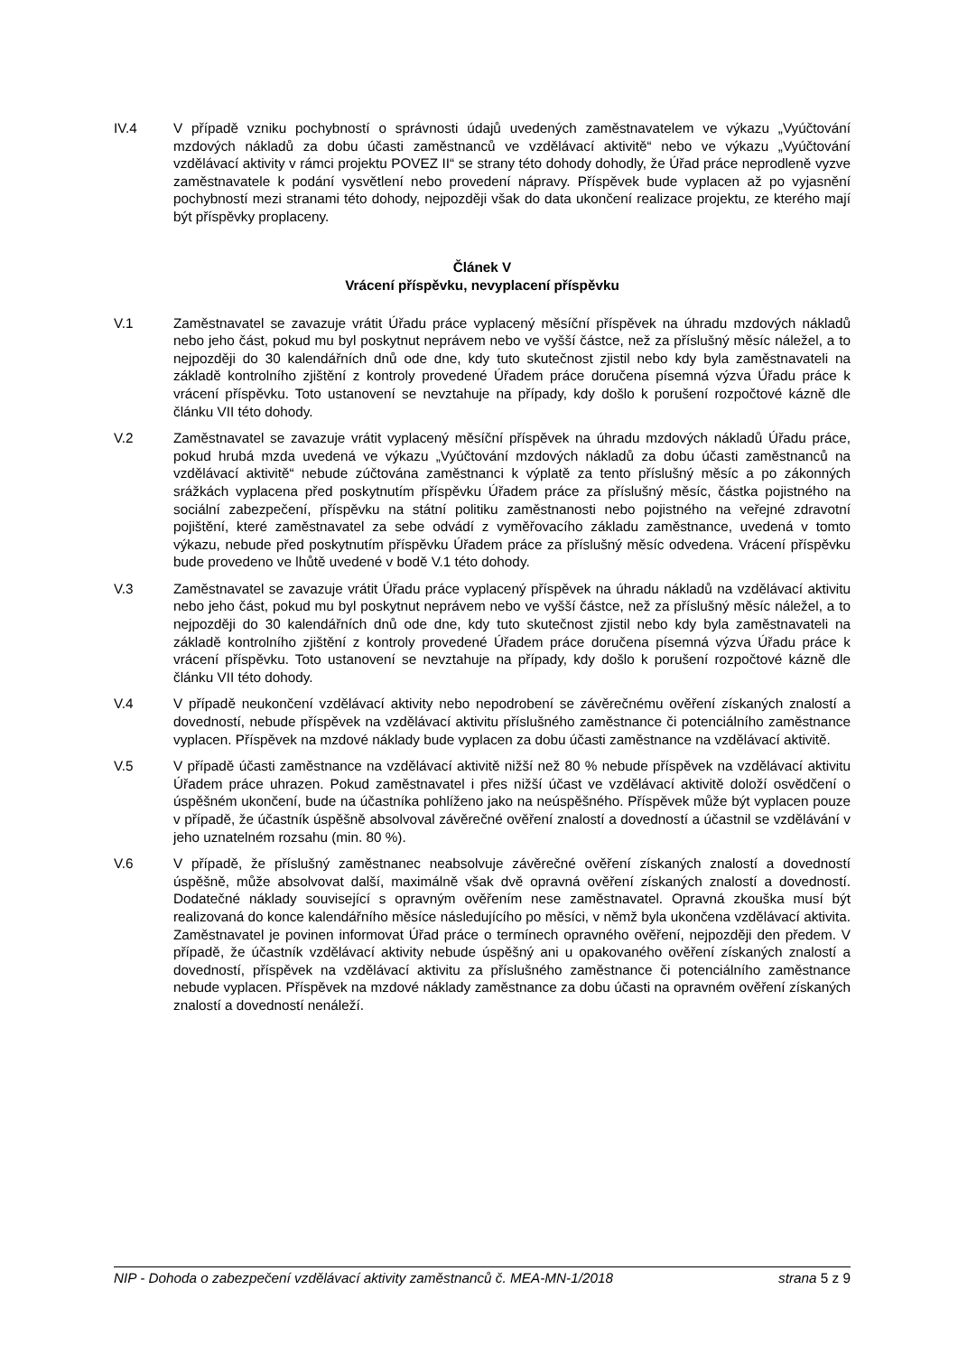IV.4 V případě vzniku pochybností o správnosti údajů uvedených zaměstnavatelem ve výkazu „Vyúčtování mzdových nákladů za dobu účasti zaměstnanců ve vzdělávací aktivitě“ nebo ve výkazu „Vyúčtování vzdělávací aktivity v rámci projektu POVEZ II“ se strany této dohody dohodly, že Úřad práce neprodleně vyzve zaměstnavatele k podání vysvětlení nebo provedení nápravy. Příspěvek bude vyplacen až po vyjasnění pochybností mezi stranami této dohody, nejpozději však do data ukončení realizace projektu, ze kterého mají být příspěvky proplaceny.
Článek V
Vrácení příspěvku, nevyplacení příspěvku
V.1 Zaměstnavatel se zavazuje vrátit Úřadu práce vyplacený měsíční příspěvek na úhradu mzdových nákladů nebo jeho část, pokud mu byl poskytnut neprávem nebo ve vyšší částce, než za příslušný měsíc náležel, a to nejpozději do 30 kalendářních dnů ode dne, kdy tuto skutečnost zjistil nebo kdy byla zaměstnavateli na základě kontrolního zjištění z kontroly provedené Úřadem práce doručena písemná výzva Úřadu práce k vrácení příspěvku. Toto ustanovení se nevztahuje na případy, kdy došlo k porušení rozpočtové kázně dle článku VII této dohody.
V.2 Zaměstnavatel se zavazuje vrátit vyplacený měsíční příspěvek na úhradu mzdových nákladů Úřadu práce, pokud hrubá mzda uvedená ve výkazu „Vyúčtování mzdových nákladů za dobu účasti zaměstnanců na vzdělávací aktivitě“ nebude zúčtována zaměstnanci k výplatě za tento příslušný měsíc a po zákonných srážkách vyplacena před poskytnutím příspěvku Úřadem práce za příslušný měsíc, částka pojistného na sociální zabezpečení, příspěvku na státní politiku zaměstnanosti nebo pojistného na veřejné zdravotní pojištění, které zaměstnavatel za sebe odvádí z vyměřovacího základu zaměstnance, uvedená v tomto výkazu, nebude před poskytnutím příspěvku Úřadem práce za příslušný měsíc odvedena. Vrácení příspěvku bude provedeno ve lhůtě uvedené v bodě V.1 této dohody.
V.3 Zaměstnavatel se zavazuje vrátit Úřadu práce vyplacený příspěvek na úhradu nákladů na vzdělávací aktivitu nebo jeho část, pokud mu byl poskytnut neprávem nebo ve vyšší částce, než za příslušný měsíc náležel, a to nejpozději do 30 kalendářních dnů ode dne, kdy tuto skutečnost zjistil nebo kdy byla zaměstnavateli na základě kontrolního zjištění z kontroly provedené Úřadem práce doručena písemná výzva Úřadu práce k vrácení příspěvku. Toto ustanovení se nevztahuje na případy, kdy došlo k porušení rozpočtové kázně dle článku VII této dohody.
V.4 V případě neukončení vzdělávací aktivity nebo nepodrobení se závěrečnému ověření získaných znalostí a dovedností, nebude příspěvek na vzdělávací aktivitu příslušného zaměstnance či potenciálního zaměstnance vyplacen. Příspěvek na mzdové náklady bude vyplacen za dobu účasti zaměstnance na vzdělávací aktivitě.
V.5 V případě účasti zaměstnance na vzdělávací aktivitě nižší než 80 % nebude příspěvek na vzdělávací aktivitu Úřadem práce uhrazen. Pokud zaměstnavatel i přes nižší účast ve vzdělávací aktivitě doloží osvědčení o úspěšném ukončení, bude na účastníka pohlíženo jako na neúspěšného. Příspěvek může být vyplacen pouze v případě, že účastník úspěšně absolvoval závěrečné ověření znalostí a dovedností a účastnil se vzdělávání v jeho uznatelném rozsahu (min. 80 %).
V.6 V případě, že příslušný zaměstnanec neabsolvuje závěrečné ověření získaných znalostí a dovedností úspěšně, může absolvovat další, maximálně však dvě opravná ověření získaných znalostí a dovedností. Dodatečné náklady související s opravným ověřením nese zaměstnavatel. Opravná zkouška musí být realizovaná do konce kalendářního měsíce následujícího po měsíci, v němž byla ukončena vzdělávací aktivita. Zaměstnavatel je povinen informovat Úřad práce o termínech opravného ověření, nejpozději den předem. V případě, že účastník vzdělávací aktivity nebude úspěšný ani u opakovaného ověření získaných znalostí a dovedností, příspěvek na vzdělávací aktivitu za příslušného zaměstnance či potenciálního zaměstnance nebude vyplacen. Příspěvek na mzdové náklady zaměstnance za dobu účasti na opravném ověření získaných znalostí a dovedností nenáleží.
NIP - Dohoda o zabezpečení vzdělávací aktivity zaměstnanců č. MEA-MN-1/2018 strana 5 z 9